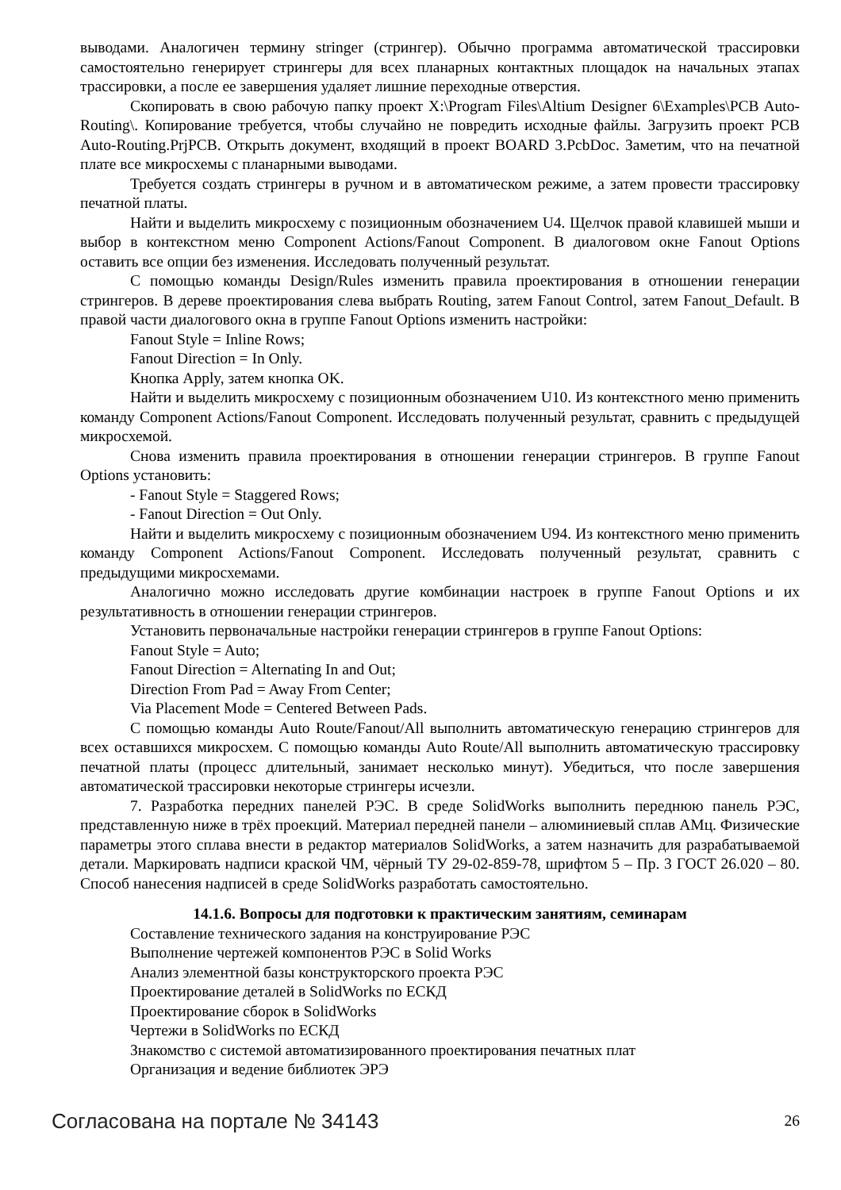выводами. Аналогичен термину stringer (стрингер). Обычно программа автоматической трассировки самостоятельно генерирует стрингеры для всех планарных контактных площадок на начальных этапах трассировки, а после ее завершения удаляет лишние переходные отверстия.
Скопировать в свою рабочую папку проект X:\Program Files\Altium Designer 6\Examples\PCB Auto-Routing\. Копирование требуется, чтобы случайно не повредить исходные файлы. Загрузить проект PCB Auto-Routing.PrjPCB. Открыть документ, входящий в проект BOARD 3.PcbDoc. Заметим, что на печатной плате все микросхемы с планарными выводами.
Требуется создать стрингеры в ручном и в автоматическом режиме, а затем провести трассировку печатной платы.
Найти и выделить микросхему с позиционным обозначением U4. Щелчок правой клавишей мыши и выбор в контекстном меню Component Actions/Fanout Component. В диалоговом окне Fanout Options оставить все опции без изменения. Исследовать полученный результат.
С помощью команды Design/Rules изменить правила проектирования в отношении генерации стрингеров. В дереве проектирования слева выбрать Routing, затем Fanout Control, затем Fanout_Default. В правой части диалогового окна в группе Fanout Options изменить настройки:
Fanout Style = Inline Rows;
Fanout Direction = In Only.
Кнопка Apply, затем кнопка OK.
Найти и выделить микросхему с позиционным обозначением U10. Из контекстного меню применить команду Component Actions/Fanout Component. Исследовать полученный результат, сравнить с предыдущей микросхемой.
Снова изменить правила проектирования в отношении генерации стрингеров. В группе Fanout Options установить:
- Fanout Style = Staggered Rows;
- Fanout Direction = Out Only.
Найти и выделить микросхему с позиционным обозначением U94. Из контекстного меню применить команду Component Actions/Fanout Component. Исследовать полученный результат, сравнить с предыдущими микросхемами.
Аналогично можно исследовать другие комбинации настроек в группе Fanout Options и их результативность в отношении генерации стрингеров.
Установить первоначальные настройки генерации стрингеров в группе Fanout Options:
Fanout Style = Auto;
Fanout Direction = Alternating In and Out;
Direction From Pad = Away From Center;
Via Placement Mode = Centered Between Pads.
С помощью команды Auto Route/Fanout/All выполнить автоматическую генерацию стрингеров для всех оставшихся микросхем. С помощью команды Auto Route/All выполнить автоматическую трассировку печатной платы (процесс длительный, занимает несколько минут). Убедиться, что после завершения автоматической трассировки некоторые стрингеры исчезли.
7. Разработка передних панелей РЭС. В среде SolidWorks выполнить переднюю панель РЭС, представленную ниже в трёх проекций. Материал передней панели – алюминиевый сплав АМц. Физические параметры этого сплава внести в редактор материалов SolidWorks, а затем назначить для разрабатываемой детали. Маркировать надписи краской ЧМ, чёрный ТУ 29-02-859-78, шрифтом 5 – Пр. 3 ГОСТ 26.020 – 80. Способ нанесения надписей в среде SolidWorks разработать самостоятельно.
14.1.6. Вопросы для подготовки к практическим занятиям, семинарам
Составление технического задания на конструирование РЭС
Выполнение чертежей компонентов РЭС в Solid Works
Анализ элементной базы конструкторского проекта РЭС
Проектирование деталей в SolidWorks по ЕСКД
Проектирование сборок в SolidWorks
Чертежи в SolidWorks по ЕСКД
Знакомство с системой автоматизированного проектирования печатных плат
Организация и ведение библиотек ЭРЭ
Согласована на портале № 34143 26